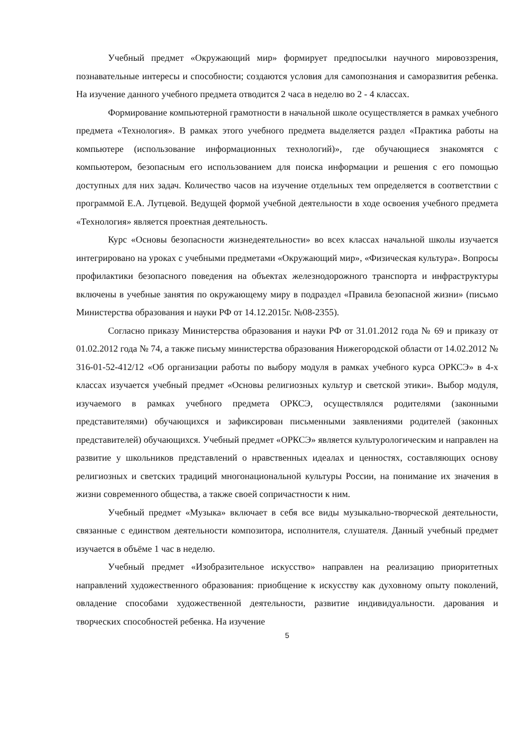Учебный предмет «Окружающий мир» формирует предпосылки научного мировоззрения, познавательные интересы и способности; создаются условия для самопознания и саморазвития ребенка. На изучение данного учебного предмета отводится 2 часа в неделю во 2 - 4 классах.
Формирование компьютерной грамотности в начальной школе осуществляется в рамках учебного предмета «Технология». В рамках этого учебного предмета выделяется раздел «Практика работы на компьютере (использование информационных технологий)», где обучающиеся знакомятся с компьютером, безопасным его использованием для поиска информации и решения с его помощью доступных для них задач. Количество часов на изучение отдельных тем определяется в соответствии с программой Е.А. Лутцевой. Ведущей формой учебной деятельности в ходе освоения учебного предмета «Технология» является проектная деятельность.
Курс «Основы безопасности жизнедеятельности» во всех классах начальной школы изучается интегрировано на уроках с учебными предметами «Окружающий мир», «Физическая культура». Вопросы профилактики безопасного поведения на объектах железнодорожного транспорта и инфраструктуры включены в учебные занятия по окружающему миру в подраздел «Правила безопасной жизни» (письмо Министерства образования и науки РФ от 14.12.2015г. №08-2355).
Согласно приказу Министерства образования и науки РФ от 31.01.2012 года № 69 и приказу от 01.02.2012 года № 74, а также письму министерства образования Нижегородской области от 14.02.2012 № 316-01-52-412/12 «Об организации работы по выбору модуля в рамках учебного курса ОРКСЭ» в 4-х классах изучается учебный предмет «Основы религиозных культур и светской этики». Выбор модуля, изучаемого в рамках учебного предмета ОРКСЭ, осуществлялся родителями (законными представителями) обучающихся и зафиксирован письменными заявлениями родителей (законных представителей) обучающихся. Учебный предмет «ОРКСЭ» является культурологическим и направлен на развитие у школьников представлений о нравственных идеалах и ценностях, составляющих основу религиозных и светских традиций многонациональной культуры России, на понимание их значения в жизни современного общества, а также своей сопричастности к ним.
Учебный предмет «Музыка» включает в себя все виды музыкально-творческой деятельности, связанные с единством деятельности композитора, исполнителя, слушателя. Данный учебный предмет изучается в объёме 1 час в неделю.
Учебный предмет «Изобразительное искусство» направлен на реализацию приоритетных направлений художественного образования: приобщение к искусству как духовному опыту поколений, овладение способами художественной деятельности, развитие индивидуальности. дарования и творческих способностей ребенка. На изучение
5